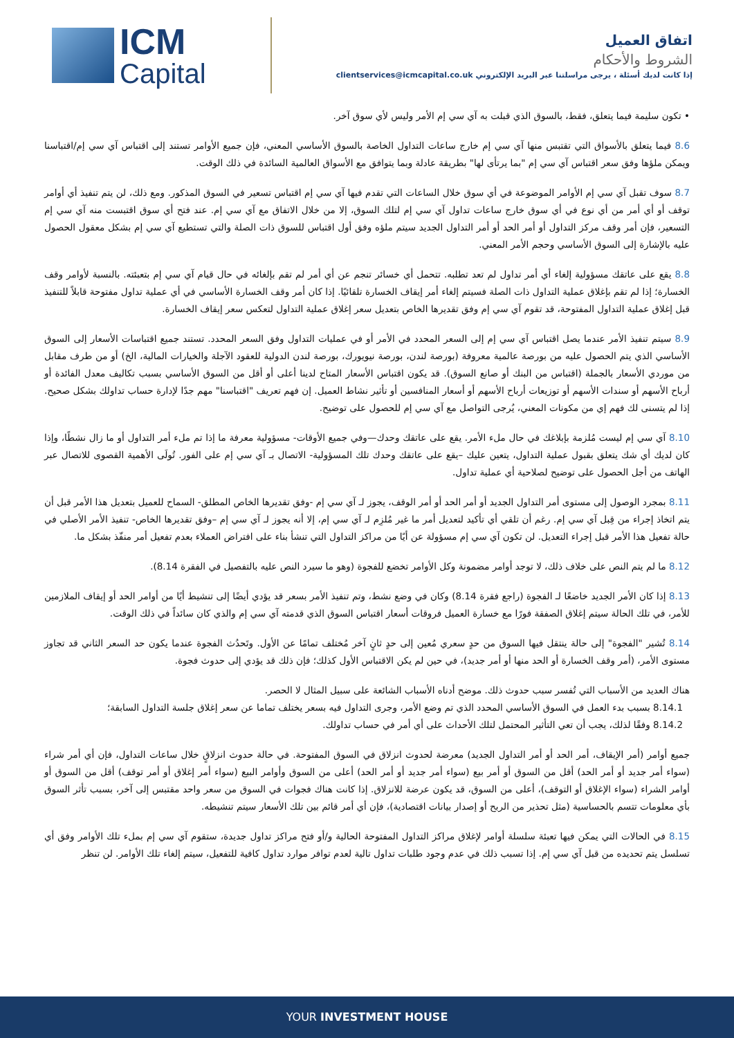ICM
Capital
اتفاق العميل
الشروط والأحكام
إذا كانت لديك أسئلة ، يرجى مراسلتنا عبر البريد الإلكتروني clientservices@icmcapital.co.uk
• تكون سليمة فيما يتعلق، فقط، بالسوق الذي قبلت به آي سي إم الأمر وليس لأي سوق آخر.
8.6 فيما يتعلق بالأسواق التي تقتبس منها آي سي إم خارج ساعات التداول الخاصة بالسوق الأساسي المعني، فإن جميع الأوامر تستند إلى اقتباس آي سي إم/اقتباسنا ويمكن ملؤها وفق سعر اقتباس آي سي إم "بما يرتأى لها" بطريقة عادلة وبما يتوافق مع الأسواق العالمية السائدة في ذلك الوقت.
8.7 سوف تقبل آي سي إم الأوامر الموضوعة في أي سوق خلال الساعات التي تقدم فيها آي سي إم اقتباس تسعير في السوق المذكور. ومع ذلك، لن يتم تنفيذ أي أوامر توقف أو أي أمر من أي نوع في أي سوق خارج ساعات تداول آي سي إم لتلك السوق، إلا من خلال الاتفاق مع آي سي إم. عند فتح أي سوق اقتبست منه آي سي إم التسعير، فإن أمر وقف مركز التداول أو أمر الحد أو أمر التداول الجديد سيتم ملؤه وفق أول اقتباس للسوق ذات الصلة والتي تستطيع آي سي إم بشكل معقول الحصول عليه بالإشارة إلى السوق الأساسي وحجم الأمر المعني.
8.8 يقع على عاتقك مسؤولية إلغاء أي أمر تداول لم تعد تطلبه. تتحمل أي خسائر تنجم عن أي أمر لم تقم بإلغائه في حال قيام آي سي إم بتعبئته. بالنسبة لأوامر وقف الخسارة؛ إذا لم تقم بإغلاق عملية التداول ذات الصلة فسيتم إلغاء أمر إيقاف الخسارة تلقائيًا. إذا كان أمر وقف الخسارة الأساسي في أي عملية تداول مفتوحة قابلاً للتنفيذ قبل إغلاق عملية التداول المفتوحة، قد تقوم آي سي إم وفق تقديرها الخاص بتعديل سعر إغلاق عملية التداول لتعكس سعر إيقاف الخسارة.
8.9 سيتم تنفيذ الأمر عندما يصل اقتباس آي سي إم إلى السعر المحدد في الأمر أو في عمليات التداول وفق السعر المحدد. تستند جميع اقتباسات الأسعار إلى السوق الأساسي الذي يتم الحصول عليه من بورصة عالمية معروفة (بورصة لندن، بورصة نيويورك، بورصة لندن الدولية للعقود الآجلة والخيارات المالية، الخ) أو من طرف مقابل من موردي الأسعار بالجملة (اقتباس من البنك أو صانع السوق). قد يكون اقتباس الأسعار المتاح لدينا أعلى أو أقل من السوق الأساسي بسبب تكاليف معدل الفائدة أو أرباح الأسهم أو سندات الأسهم أو توزيعات أرباح الأسهم أو أسعار المنافسين أو تأثير نشاط العميل. إن فهم تعريف "اقتباسنا" مهم جدًا لإدارة حساب تداولك بشكل صحيح. إذا لم يتسنى لك فهم إي من مكونات المعني، يُرجى التواصل مع آي سي إم للحصول على توضيح.
8.10 آي سي إم ليست مُلزمة بإبلاغك في حال ملء الأمر. يقع على عاتقك وحدك—وفي جميع الأوقات- مسؤولية معرفة ما إذا تم ملء أمر التداول أو ما زال نشطًا، وإذا كان لديك أي شك يتعلق بقبول عملية التداول، يتعين عليك –يقع على عاتقك وحدك تلك المسؤولية- الاتصال بـ آي سي إم على الفور. تُولَى الأهمية القصوى للاتصال عبر الهاتف من أجل الحصول على توضيح لصلاحية أي عملية تداول.
8.11 بمجرد الوصول إلى مستوى أمر التداول الجديد أو أمر الحد أو أمر الوقف، يجوز لـ آي سي إم -وفق تقديرها الخاص المطلق- السماح للعميل بتعديل هذا الأمر قبل أن يتم اتخاذ إجراء من قِبل آي سي إم. رغم أن تلقي أي تأكيد لتعديل أمر ما غير مُلزِم لـ آي سي إم، إلا أنه يجوز لـ آي سي إم –وفق تقديرها الخاص- تنفيذ الأمر الأصلي في حالة تفعيل هذا الأمر قبل إجراء التعديل. لن تكون آي سي إم مسؤولة عن أيًا من مراكز التداول التي تنشأ بناء على افتراض العملاء بعدم تفعيل أمر منفّذ بشكل ما.
8.12 ما لم يتم النص على خلاف ذلك، لا توجد أوامر مضمونة وكل الأوامر تخضع للفجوة (وهو ما سيرد النص عليه بالتفصيل في الفقرة 8.14).
8.13 إذا كان الأمر الجديد خاضعًا لـ الفجوة (راجع فقرة 8.14) وكان في وضع نشط، وتم تنفيذ الأمر بسعر قد يؤدي أيضًا إلى تنشيط أيًا من أوامر الحد أو إيقاف الملازمين للأمر، في تلك الحالة سيتم إغلاق الصفقة فورًا مع خسارة العميل فروقات أسعار اقتباس السوق الذي قدمته آي سي إم والذي كان سائداً في ذلك الوقت.
8.14 تُشير "الفجوة" إلى حالة ينتقل فيها السوق من حدٍ سعري مُعين إلى حدٍ ثانٍ آخر مُختلف تمامًا عن الأول. وتَحدُث الفجوة عندما يكون حد السعر الثاني قد تجاوز مستوى الأمر، (أمر وقف الخسارة أو الحد منها أو أمر جديد)، في حين لم يكن الاقتباس الأول كذلك؛ فإن ذلك قد يؤدي إلى حدوث فجوة.
هناك العديد من الأسباب التي تُفسر سبب حدوث ذلك. موضح أدناه الأسباب الشائعة على سبيل المثال لا الحصر.
8.14.1 بسبب بدء العمل في السوق الأساسي المحدد الذي تم وضع الأمر، وجرى التداول فيه بسعر يختلف تماما عن سعر إغلاق جلسة التداول السابقة؛
8.14.2 وفقًا لذلك، يجب أن تعي التأثير المحتمل لتلك الأحداث على أي أمر في حساب تداولك.
جميع أوامر (أمر الإيقاف، أمر الحد أو أمر التداول الجديد) معرضة لحدوث انزلاق في السوق المفتوحة. في حالة حدوث انزلاقٍ خلال ساعات التداول، فإن أي أمر شراء (سواء أمر جديد أو أمر الحد) أقل من السوق أو أمر بيع (سواء أمر جديد أو أمر الحد) أعلى من السوق وأوامر البيع (سواء أمر إغلاق أو أمر توقف) أقل من السوق أو أوامر الشراء (سواء الإغلاق أو التوقف)، أعلى من السوق، قد يكون عرضة للانزلاق. إذا كانت هناك فجوات في السوق من سعر واحد مقتبس إلى آخر، بسبب تأثر السوق بأي معلومات تتسم بالحساسية (مثل تحذير من الربح أو إصدار بيانات اقتصادية)، فإن أي أمر قائم بين تلك الأسعار سيتم تنشيطه.
8.15 في الحالات التي يمكن فيها تعبئة سلسلة أوامر لإغلاق مراكز التداول المفتوحة الحالية و/أو فتح مراكز تداول جديدة، ستقوم آي سي إم بملء تلك الأوامر وفق أي تسلسل يتم تحديده من قبل آي سي إم. إذا تسبب ذلك في عدم وجود طلبات تداول تالية لعدم توافر موارد تداول كافية للتفعيل، سيتم إلغاء تلك الأوامر. لن تنظر
YOUR INVESTMENT HOUSE